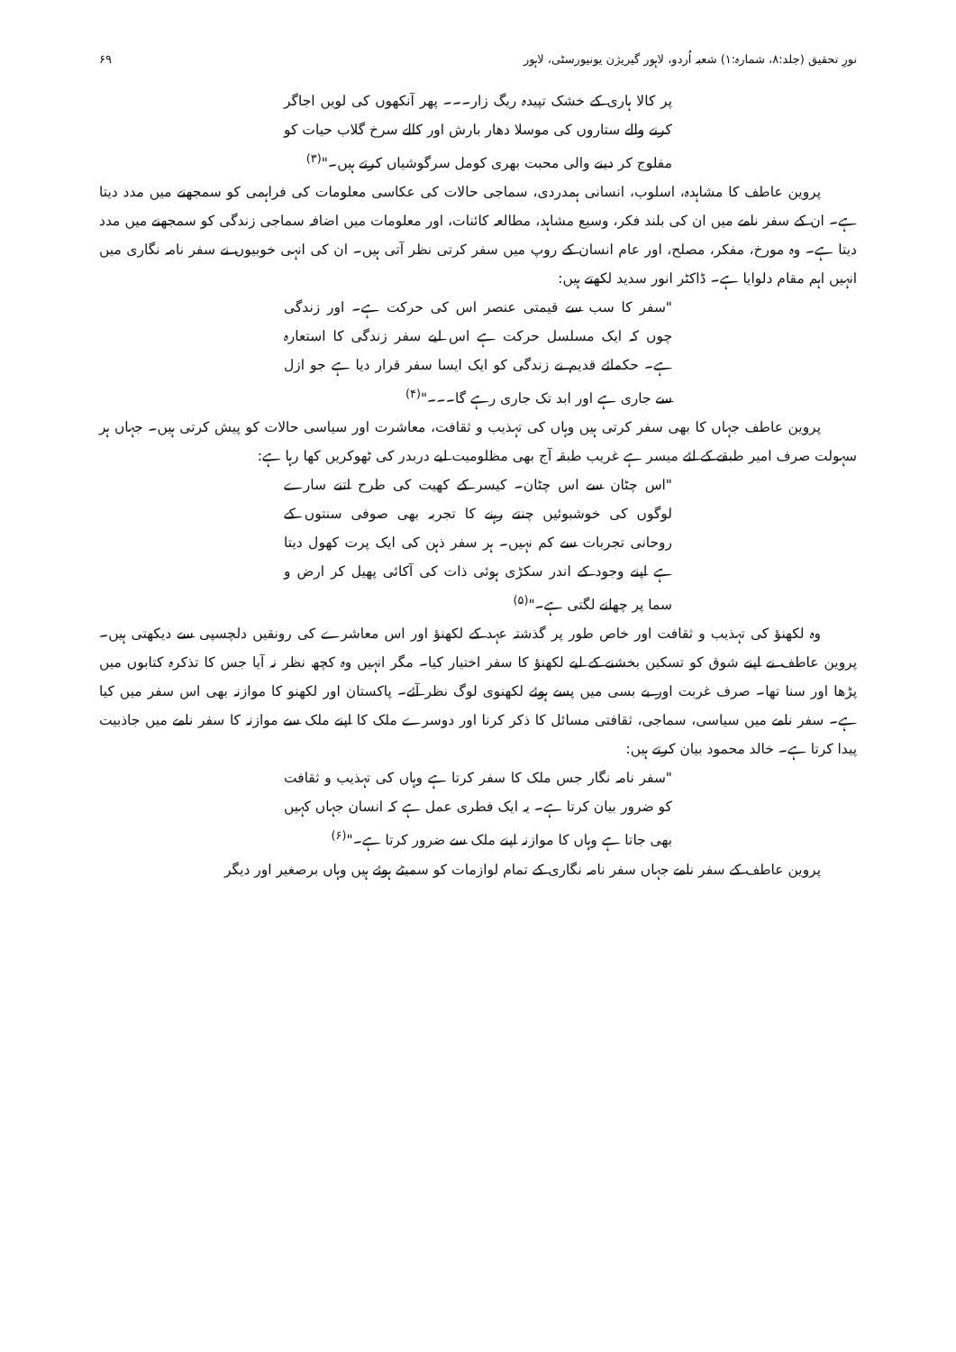نورِ تحقیق (جلد:۸، شمارہ:۱) شعبہ اُردو، لاہور گیریژن یونیورسٹی، لاہور ۶۹
پر کالا ہاری کے خشک تپیدہ ریگ زار۔۔۔ پھر آنکھوں کی لویں اجاگر کرنے والے ستاروں کی موسلا دھار بارش اور کالے سرخ گلاب حیات کو مفلوج کر دینے والی محبت بھری کومل سرگوشیاں کرتے ہیں۔"<sup>(۳)</sup>
پروین عاطف کا مشاہدہ، اسلوب، انسانی ہمدردی، سماجی حالات کی عکاسی معلومات کی فراہمی کو سمجھنے میں مدد دیتا ہے۔ ان کے سفر نامے میں ان کی بلند فکر، وسیع مشاہد، مطالعہ کائنات، اور معلومات میں اضافہ سماجی زندگی کو سمجھنے میں مدد دیتا ہے۔ وہ مورخ، مفکر، مصلح، اور عام انسان کے روپ میں سفر کرتی نظر آتی ہیں۔ ان کی انہی خوبیوں نے سفر نامہ نگاری میں انہیں اہم مقام دلوایا ہے۔ ڈاکٹر انور سدید لکھتے ہیں:
"سفر کا سب سے قیمتی عنصر اس کی حرکت ہے۔ اور زندگی چوں کہ ایک مسلسل حرکت ہے اس لیے سفر زندگی کا استعارہ ہے۔ حکمائے قدیم نے زندگی کو ایک ایسا سفر قرار دیا ہے جو ازل سے جاری ہے اور ابد تک جاری رہے گا۔۔۔"<sup>(۴)</sup>
پروین عاطف جہاں کا بھی سفر کرتی ہیں وہاں کی تہذیب و ثقافت، معاشرت اور سیاسی حالات کو پیش کرتی ہیں۔ جہاں ہر سہولت صرف امیر طبقے کے لئے میسر ہے غریب طبقہ آج بھی مظلومیت لیے دربدر کی ٹھوکریں کھا رہا ہے:
"اس چٹان سے اس چٹان۔ کیسر کے کھیت کی طرح اتنے سارے لوگوں کی خوشبوئیں چنتے رہنے کا تجربہ بھی صوفی سنتوں کے روحانی تجربات سے کم نہیں۔ ہر سفر ذہن کی ایک پرت کھول دیتا ہے اپنے وجود کے اندر سکڑی ہوئی ذات کی آکائی پھیل کر ارض و سما پر چھانے لگتی ہے۔"<sup>(۵)</sup>
وہ لکھنؤ کی تہذیب و ثقافت اور خاص طور پر گذشتہ عہد کے لکھنؤ اور اس معاشرے کی رونقیں دلچسپی سے دیکھتی ہیں۔ پروین عاطف نے اپنے شوق کو تسکین بخشنے کے لیے لکھنؤ کا سفر اختیار کیا۔ مگر انہیں وہ کچھ نظر نہ آیا جس کا تذکرہ کتابوں میں پڑھا اور سنا تھا۔ صرف غربت اور بے بسی میں پسے ہوئے لکھنوی لوگ نظر آئے۔ پاکستان اور لکھنو کا موازنہ بھی اس سفر میں کیا ہے۔ سفر نامے میں سیاسی، سماجی، ثقافتی مسائل کا ذکر کرنا اور دوسرے ملک کا اپنے ملک سے موازنہ کا سفر نامے میں جاذبیت پیدا کرتا ہے۔ خالد محمود بیان کرتے ہیں:
"سفر نامہ نگار جس ملک کا سفر کرتا ہے وہاں کی تہذیب و ثقافت کو ضرور بیان کرتا ہے۔ یہ ایک فطری عمل ہے کہ انسان جہاں کہیں بھی جاتا ہے وہاں کا موازنہ اپنے ملک سے ضرور کرتا ہے۔"<sup>(۶)</sup>
پروین عاطف کے سفر نامے جہاں سفر نامہ نگاری کے تمام لوازمات کو سمیٹے ہوئے ہیں وہاں برصغیر اور دیگر